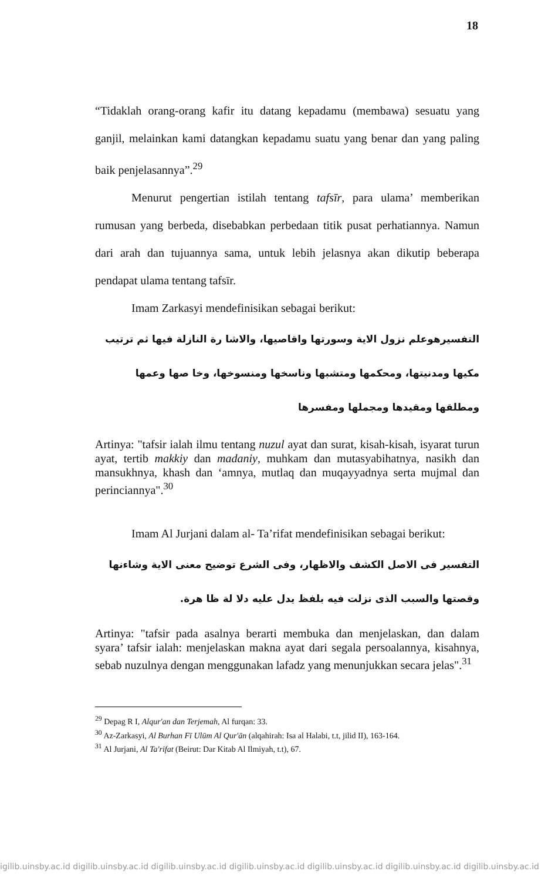18
“Tidaklah orang-orang kafir itu datang kepadamu (membawa) sesuatu yang ganjil, melainkan kami datangkan kepadamu suatu yang benar dan yang paling baik penjelasannya”.<sup>29</sup>
Menurut pengertian istilah tentang tafsīr, para ulama’ memberikan rumusan yang berbeda, disebabkan perbedaan titik pusat perhatiannya. Namun dari arah dan tujuannya sama, untuk lebih jelasnya akan dikutip beberapa pendapat ulama tentang tafsīr.
Imam Zarkasyi mendefinisikan sebagai berikut:
التفسيرهوعلم نزول الاية وسورتها واقاصيها، والاشا رة النازلة فيها ثم ترتيب مكيها ومدنيتها، ومحكمها ومتشبها وناسخها ومنسوخها، وخا صها وعمها ومطلقها ومقيدها ومجملها ومفسرها
Artinya: "tafsir ialah ilmu tentang nuzul ayat dan surat, kisah-kisah, isyarat turun ayat, tertib makkiy dan madaniy, muhkam dan mutasyabihatnya, nasikh dan mansukhnya, khash dan ‘amnya, mutlaq dan muqayyadnya serta mujmal dan perinciannya".<sup>30</sup>
Imam Al Jurjani dalam al- Ta’rifat mendefinisikan sebagai berikut:
التفسير فى الاصل الكشف والاظهار، وفى الشرع توضيح معنى الاية وشاءنها وقصتها والسبب الذى نزلت فيه بلفظ يدل عليه دلا لة ظا هرة.
Artinya: "tafsir pada asalnya berarti membuka dan menjelaskan, dan dalam syara’ tafsir ialah: menjelaskan makna ayat dari segala persoalannya, kisahnya, sebab nuzulnya dengan menggunakan lafadz yang menunjukkan secara jelas".<sup>31</sup>
<sup>29</sup> Depag R I, Alqur'an dan Terjemah, Al furqan: 33.
<sup>30</sup> Az-Zarkasyi, Al Burhan Fī Ulūm Al Qur'ān (alqahirah: Isa al Halabi, t.t, jilid II), 163-164.
<sup>31</sup> Al Jurjani, Al Ta'rifat (Beirut: Dar Kitab Al Ilmiyah, t.t), 67.
igilib.uinsby.ac.id digilib.uinsby.ac.id digilib.uinsby.ac.id digilib.uinsby.ac.id digilib.uinsby.ac.id digilib.uinsby.ac.id digilib.uinsby.ac.id